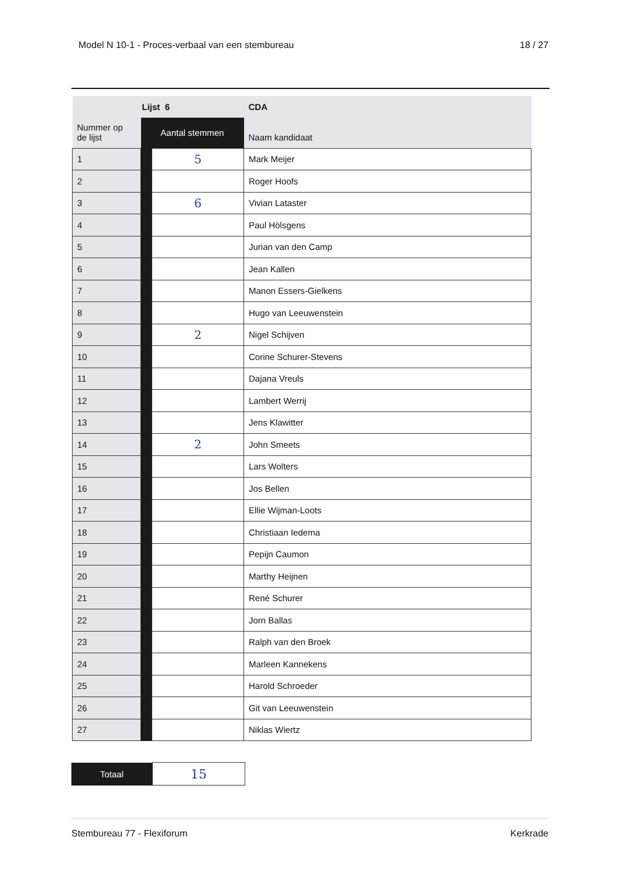Model N 10-1 - Proces-verbaal van een stembureau 18 / 27
| Nummer op de lijst | Lijst 6 | | CDA |
| --- | --- | --- | --- |
| | Aantal stemmen | | Naam kandidaat |
| 1 | | 5 | Mark Meijer |
| 2 | | | Roger Hoofs |
| 3 | | 6 | Vivian Lataster |
| 4 | | | Paul Hölsgens |
| 5 | | | Jurian van den Camp |
| 6 | | | Jean Kallen |
| 7 | | | Manon Essers-Gielkens |
| 8 | | | Hugo van Leeuwenstein |
| 9 | | 2 | Nigel Schijven |
| 10 | | | Corine Schurer-Stevens |
| 11 | | | Dajana Vreuls |
| 12 | | | Lambert Werrij |
| 13 | | | Jens Klawitter |
| 14 | | 2 | John Smeets |
| 15 | | | Lars Wolters |
| 16 | | | Jos Bellen |
| 17 | | | Ellie Wijman-Loots |
| 18 | | | Christiaan Iedema |
| 19 | | | Pepijn Caumon |
| 20 | | | Marthy Heijnen |
| 21 | | | René Schurer |
| 22 | | | Jorn Ballas |
| 23 | | | Ralph van den Broek |
| 24 | | | Marleen Kannekens |
| 25 | | | Harold Schroeder |
| 26 | | | Git van Leeuwenstein |
| 27 | | | Niklas Wiertz |
| Totaal | 15 |
Stembureau 77 - Flexiforum Kerkrade